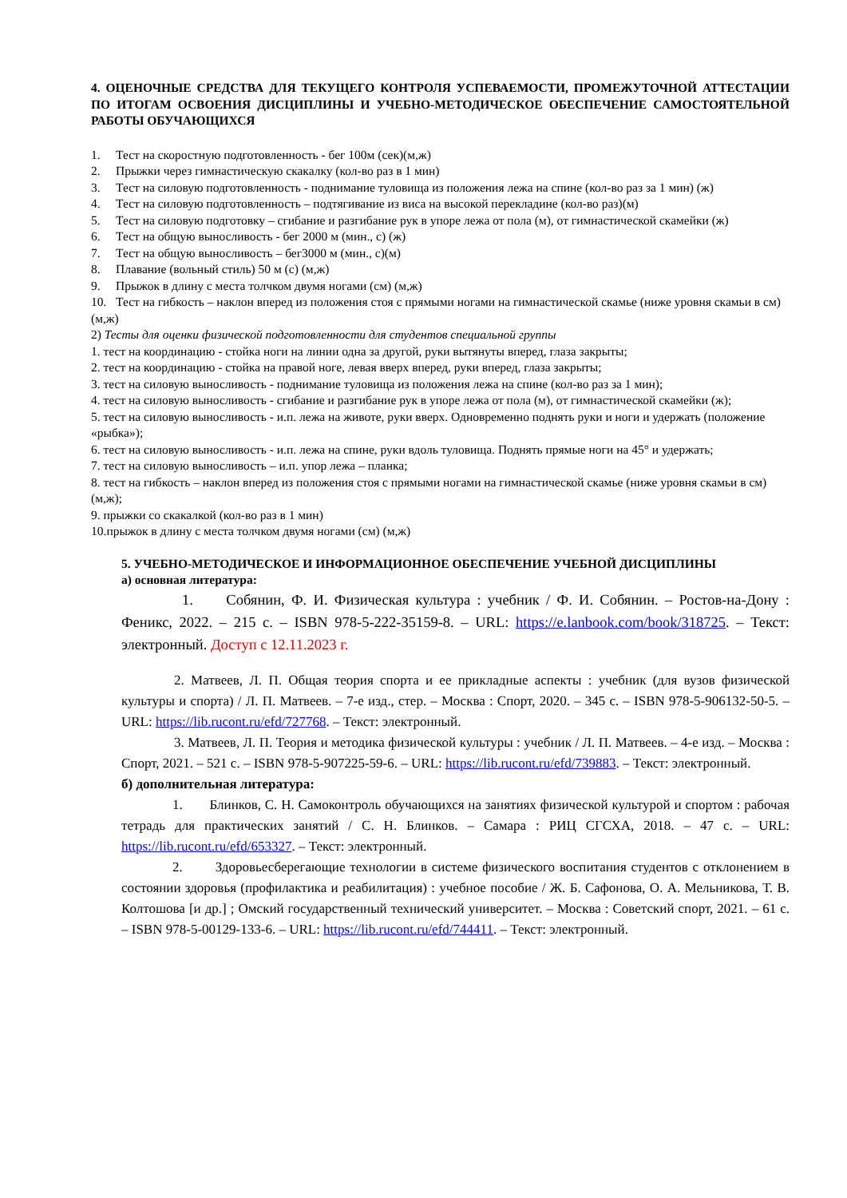4. ОЦЕНОЧНЫЕ СРЕДСТВА ДЛЯ ТЕКУЩЕГО КОНТРОЛЯ УСПЕВАЕМОСТИ, ПРОМЕЖУТОЧНОЙ АТТЕСТАЦИИ ПО ИТОГАМ ОСВОЕНИЯ ДИСЦИПЛИНЫ И УЧЕБНО-МЕТОДИЧЕСКОЕ ОБЕСПЕЧЕНИЕ САМОСТОЯТЕЛЬНОЙ РАБОТЫ ОБУЧАЮЩИХСЯ
1. Тест на скоростную подготовленность - бег 100м (сек)(м,ж)
2. Прыжки через гимнастическую скакалку (кол-во раз в 1 мин)
3. Тест на силовую подготовленность - поднимание туловища из положения лежа на спине (кол-во раз за 1 мин) (ж)
4. Тест на силовую подготовленность – подтягивание из виса на высокой перекладине (кол-во раз)(м)
5. Тест на силовую подготовку – сгибание и разгибание рук в упоре лежа от пола (м), от гимнастической скамейки (ж)
6. Тест на общую выносливость - бег 2000 м (мин., с) (ж)
7. Тест на общую выносливость – бег3000 м (мин., с)(м)
8. Плавание (вольный стиль) 50 м (с) (м,ж)
9. Прыжок в длину с места толчком двумя ногами (см) (м,ж)
10. Тест на гибкость – наклон вперед из положения стоя с прямыми ногами на гимнастической скамье (ниже уровня скамьи в см) (м,ж)
2) Тесты для оценки физической подготовленности для студентов специальной группы
1. тест на координацию - стойка ноги на линии одна за другой, руки вытянуты вперед, глаза закрыты;
2. тест на координацию - стойка на правой ноге, левая вверх вперед, руки вперед, глаза закрыты;
3. тест на силовую выносливость - поднимание туловища из положения лежа на спине (кол-во раз за 1 мин);
4. тест на силовую выносливость - сгибание и разгибание рук в упоре лежа от пола (м), от гимнастической скамейки (ж);
5. тест на силовую выносливость - и.п. лежа на животе, руки вверх. Одновременно поднять руки и ноги и удержать (положение «рыбка»);
6. тест на силовую выносливость - и.п. лежа на спине, руки вдоль туловища. Поднять прямые ноги на 45° и удержать;
7. тест на силовую выносливость – и.п. упор лежа – планка;
8. тест на гибкость – наклон вперед из положения стоя с прямыми ногами на гимнастической скамье (ниже уровня скамьи в см) (м,ж);
9. прыжки со скакалкой (кол-во раз в 1 мин)
10.прыжок в длину с места толчком двумя ногами (см) (м,ж)
5. УЧЕБНО-МЕТОДИЧЕСКОЕ И ИНФОРМАЦИОННОЕ ОБЕСПЕЧЕНИЕ УЧЕБНОЙ ДИСЦИПЛИНЫ
а) основная литература:
1. Собянин, Ф. И. Физическая культура : учебник / Ф. И. Собянин. – Ростов-на-Дону : Феникс, 2022. – 215 с. – ISBN 978-5-222-35159-8. – URL: https://e.lanbook.com/book/318725. – Текст: электронный. Доступ с 12.11.2023 г.
2. Матвеев, Л. П. Общая теория спорта и ее прикладные аспекты : учебник (для вузов физической культуры и спорта) / Л. П. Матвеев. – 7-е изд., стер. – Москва : Спорт, 2020. – 345 с. – ISBN 978-5-906132-50-5. – URL: https://lib.rucont.ru/efd/727768. – Текст: электронный.
3. Матвеев, Л. П. Теория и методика физической культуры : учебник / Л. П. Матвеев. – 4-е изд. – Москва : Спорт, 2021. – 521 с. – ISBN 978-5-907225-59-6. – URL: https://lib.rucont.ru/efd/739883. – Текст: электронный.
б) дополнительная литература:
1. Блинков, С. Н. Самоконтроль обучающихся на занятиях физической культурой и спортом : рабочая тетрадь для практических занятий / С. Н. Блинков. – Самара : РИЦ СГСХА, 2018. – 47 с. – URL: https://lib.rucont.ru/efd/653327. – Текст: электронный.
2. Здоровьесберегающие технологии в системе физического воспитания студентов с отклонением в состоянии здоровья (профилактика и реабилитация) : учебное пособие / Ж. Б. Сафонова, О. А. Мельникова, Т. В. Колтошова [и др.] ; Омский государственный технический университет. – Москва : Советский спорт, 2021. – 61 с. – ISBN 978-5-00129-133-6. – URL: https://lib.rucont.ru/efd/744411. – Текст: электронный.